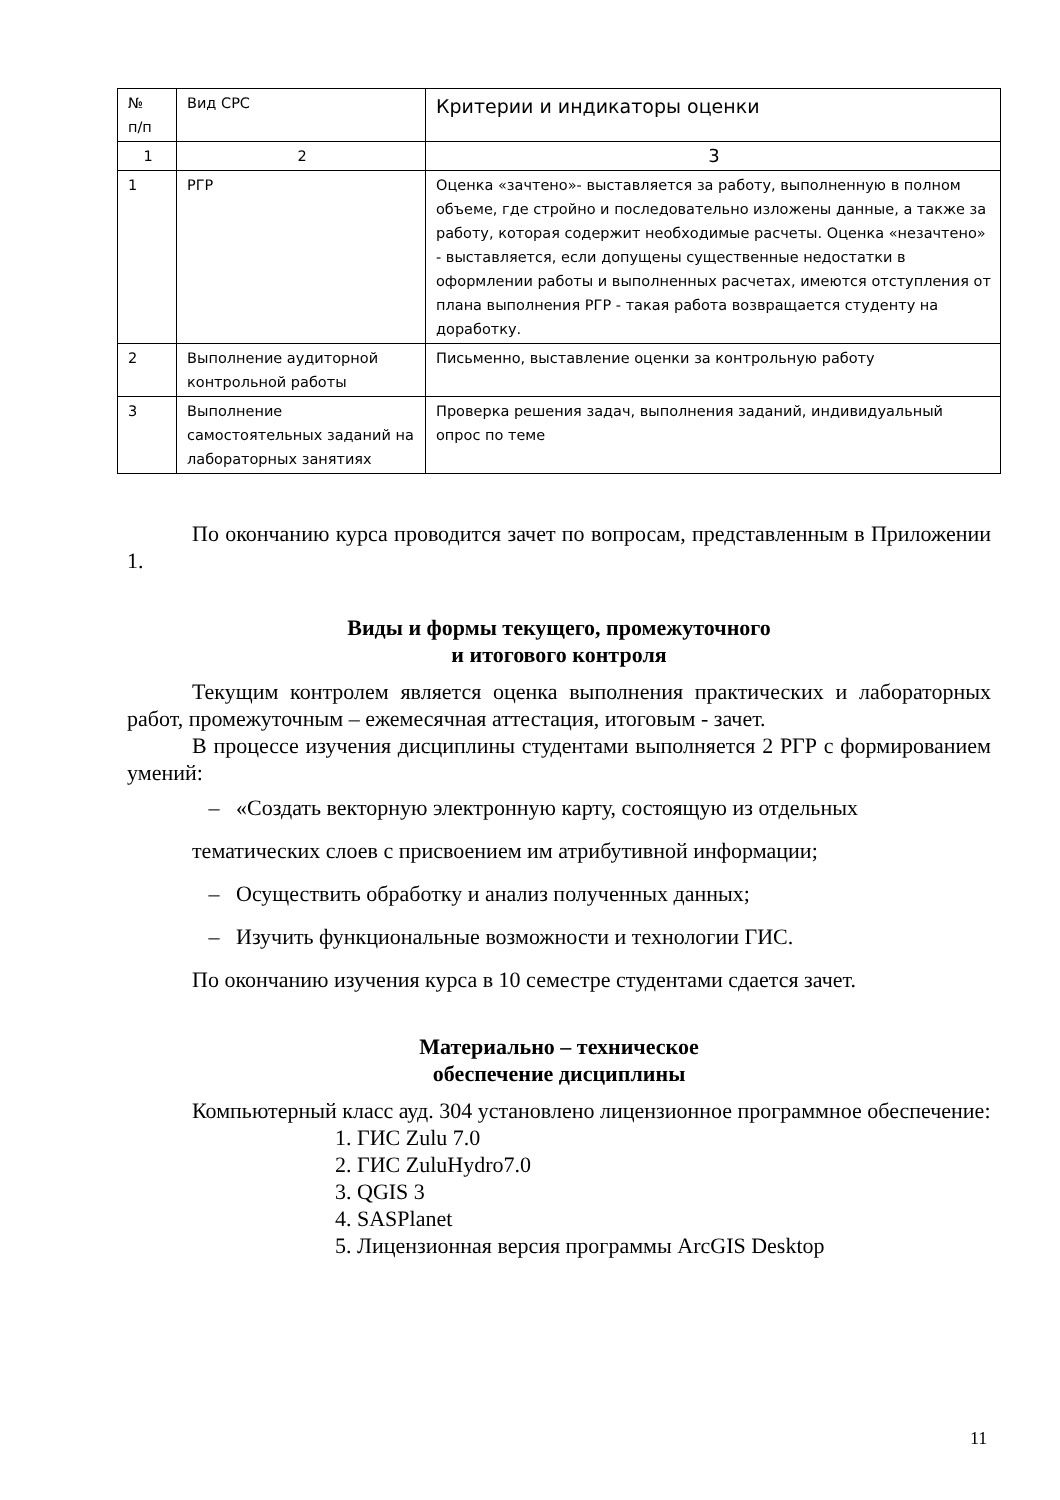| № п/п | Вид СРС | Критерии и индикаторы оценки |
| 1 | 2 | 3 |
| 1 | РГР | Оценка «зачтено»- выставляется за работу, выполненную в полном объеме, где стройно и последовательно изложены данные, а также за работу, которая содержит необходимые расчеты. Оценка «незачтено» - выставляется, если допущены существенные недостатки в оформлении работы и выполненных расчетах, имеются отступления от плана выполнения РГР - такая работа возвращается студенту на доработку. |
| 2 | Выполнение аудиторной контрольной работы | Письменно, выставление оценки за контрольную работу |
| 3 | Выполнение самостоятельных заданий на лабораторных занятиях | Проверка решения задач, выполнения заданий, индивидуальный опрос по теме |
По окончанию курса проводится зачет по вопросам, представленным в Приложении 1.
Виды и формы текущего, промежуточного
и итогового контроля
Текущим контролем является оценка выполнения практических и лабораторных работ, промежуточным – ежемесячная аттестация, итоговым - зачет.
В процессе изучения дисциплины студентами выполняется 2 РГР с формированием умений:
– «Создать векторную электронную карту, состоящую из отдельных
тематических слоев с присвоением им атрибутивной информации;
– Осуществить обработку и анализ полученных данных;
– Изучить функциональные возможности и технологии ГИС.
По окончанию изучения курса в 10 семестре студентами сдается зачет.
Материально – техническое
обеспечение дисциплины
Компьютерный класс ауд. 304 установлено лицензионное программное обеспечение:
1. ГИС Zulu 7.0
2. ГИС ZuluHydro7.0
3. QGIS 3
4. SASPlanet
5. Лицензионная версия программы ArcGIS Desktop
11